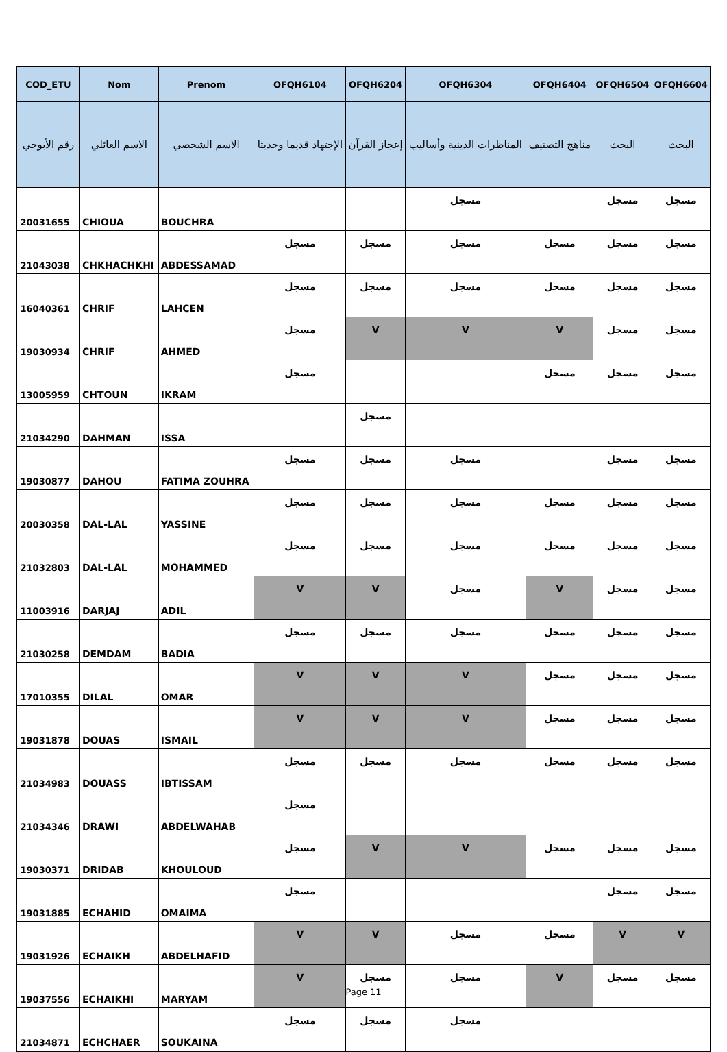| COD_ETU | Nom | Prenom | OFQH6104 | OFQH6204 | OFQH6304 | OFQH6404 | OFQH6504 | OFQH6604 |
| --- | --- | --- | --- | --- | --- | --- | --- | --- |
| رقم الأبوجي | الاسم العائلي | الاسم الشخصي | الإجتهاد قديما وحديثا | إعجاز القرآن | المناظرات الدينية وأساليب | مناهج التصنيف | البحث | البحث |
| 20031655 | CHIOUA | BOUCHRA | | | مسجل | | مسجل | مسجل |
| 21043038 | CHKHACHKHI | ABDESSAMAD | مسجل | مسجل | مسجل | مسجل | مسجل | مسجل |
| 16040361 | CHRIF | LAHCEN | مسجل | مسجل | مسجل | مسجل | مسجل | مسجل |
| 19030934 | CHRIF | AHMED | مسجل | V | V | V | مسجل | مسجل |
| 13005959 | CHTOUN | IKRAM | مسجل | | | مسجل | مسجل | مسجل |
| 21034290 | DAHMAN | ISSA | | مسجل | | | | |
| 19030877 | DAHOU | FATIMA ZOUHRA | مسجل | مسجل | مسجل | | مسجل | مسجل |
| 20030358 | DAL-LAL | YASSINE | مسجل | مسجل | مسجل | مسجل | مسجل | مسجل |
| 21032803 | DAL-LAL | MOHAMMED | مسجل | مسجل | مسجل | مسجل | مسجل | مسجل |
| 11003916 | DARJAJ | ADIL | V | V | مسجل | V | مسجل | مسجل |
| 21030258 | DEMDAM | BADIA | مسجل | مسجل | مسجل | مسجل | مسجل | مسجل |
| 17010355 | DILAL | OMAR | V | V | V | مسجل | مسجل | مسجل |
| 19031878 | DOUAS | ISMAIL | V | V | V | مسجل | مسجل | مسجل |
| 21034983 | DOUASS | IBTISSAM | مسجل | مسجل | مسجل | مسجل | مسجل | مسجل |
| 21034346 | DRAWI | ABDELWAHAB | مسجل | | | | | |
| 19030371 | DRIDAB | KHOULOUD | مسجل | V | V | مسجل | مسجل | مسجل |
| 19031885 | ECHAHID | OMAIMA | مسجل | | | | مسجل | مسجل |
| 19031926 | ECHAIKH | ABDELHAFID | V | V | مسجل | مسجل | V | V |
| 19037556 | ECHAIKHI | MARYAM | V | مسجل | مسجل | V | مسجل | مسجل |
| 21034871 | ECHCHAER | SOUKAINA | مسجل | مسجل | مسجل | | | |
Page 11